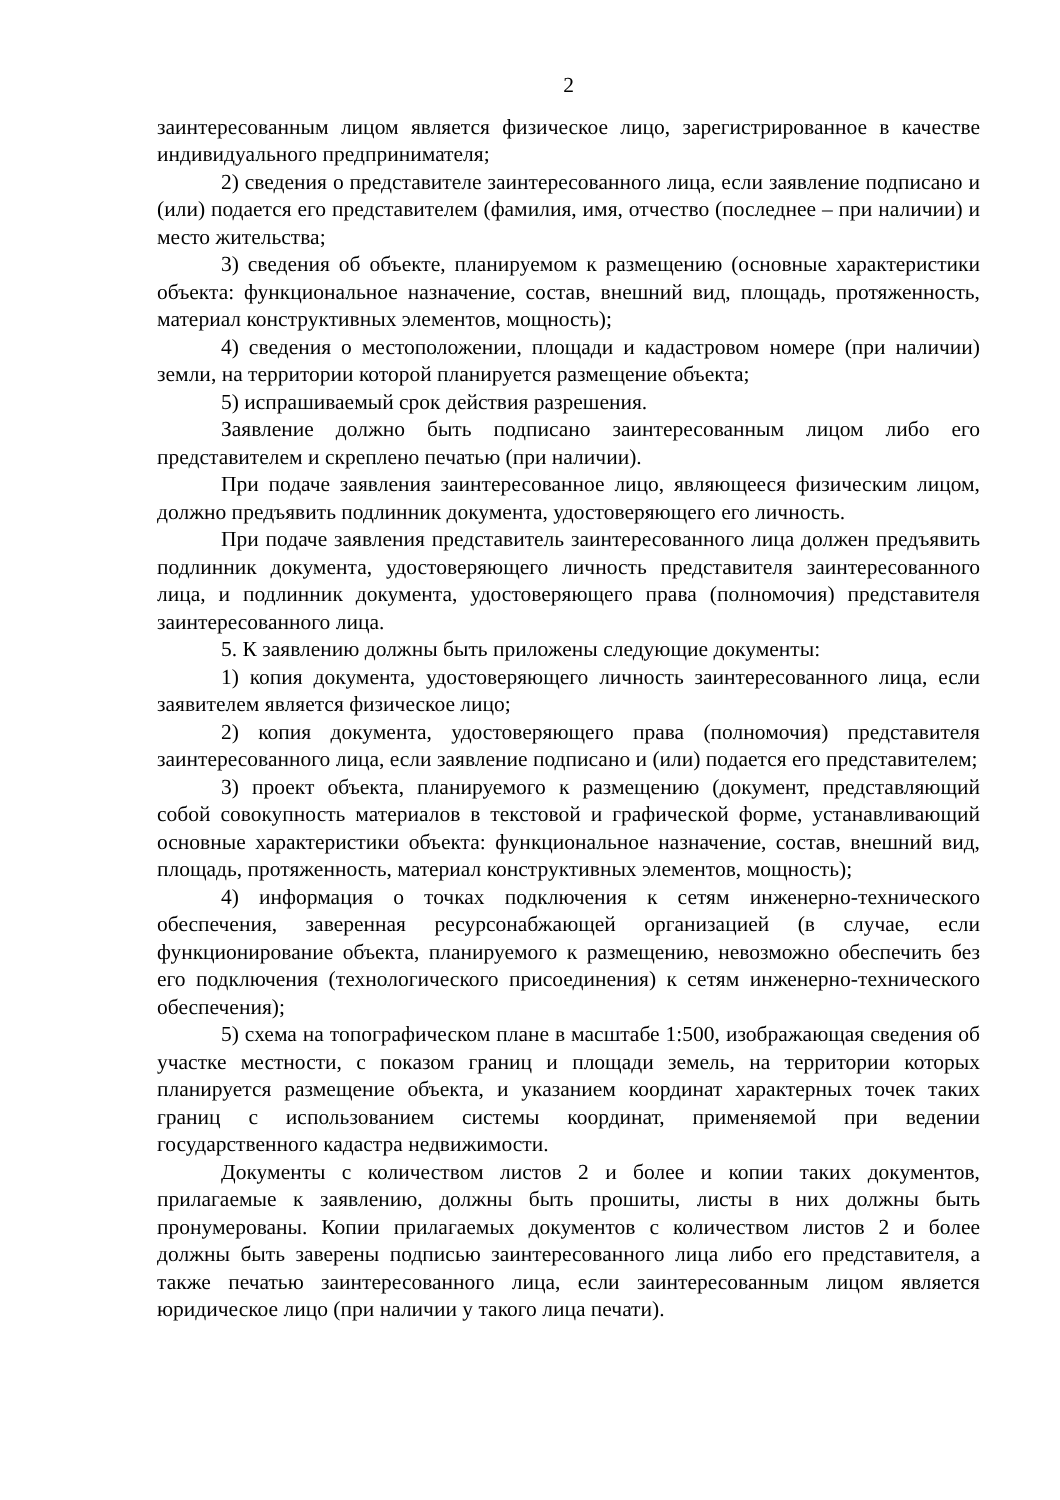2
заинтересованным лицом является физическое лицо, зарегистрированное в качестве индивидуального предпринимателя;
2) сведения о представителе заинтересованного лица, если заявление подписано и (или) подается его представителем (фамилия, имя, отчество (последнее – при наличии) и место жительства;
3) сведения об объекте, планируемом к размещению (основные характеристики объекта: функциональное назначение, состав, внешний вид, площадь, протяженность, материал конструктивных элементов, мощность);
4) сведения о местоположении, площади и кадастровом номере (при наличии) земли, на территории которой планируется размещение объекта;
5) испрашиваемый срок действия разрешения.
Заявление должно быть подписано заинтересованным лицом либо его представителем и скреплено печатью (при наличии).
При подаче заявления заинтересованное лицо, являющееся физическим лицом, должно предъявить подлинник документа, удостоверяющего его личность.
При подаче заявления представитель заинтересованного лица должен предъявить подлинник документа, удостоверяющего личность представителя заинтересованного лица, и подлинник документа, удостоверяющего права (полномочия) представителя заинтересованного лица.
5. К заявлению должны быть приложены следующие документы:
1) копия документа, удостоверяющего личность заинтересованного лица, если заявителем является физическое лицо;
2) копия документа, удостоверяющего права (полномочия) представителя заинтересованного лица, если заявление подписано и (или) подается его представителем;
3) проект объекта, планируемого к размещению (документ, представляющий собой совокупность материалов в текстовой и графической форме, устанавливающий основные характеристики объекта: функциональное назначение, состав, внешний вид, площадь, протяженность, материал конструктивных элементов, мощность);
4) информация о точках подключения к сетям инженерно-технического обеспечения, заверенная ресурсонабжающей организацией (в случае, если функционирование объекта, планируемого к размещению, невозможно обеспечить без его подключения (технологического присоединения) к сетям инженерно-технического обеспечения);
5) схема на топографическом плане в масштабе 1:500, изображающая сведения об участке местности, с показом границ и площади земель, на территории которых планируется размещение объекта, и указанием координат характерных точек таких границ с использованием системы координат, применяемой при ведении государственного кадастра недвижимости.
Документы с количеством листов 2 и более и копии таких документов, прилагаемые к заявлению, должны быть прошиты, листы в них должны быть пронумерованы. Копии прилагаемых документов с количеством листов 2 и более должны быть заверены подписью заинтересованного лица либо его представителя, а также печатью заинтересованного лица, если заинтересованным лицом является юридическое лицо (при наличии у такого лица печати).